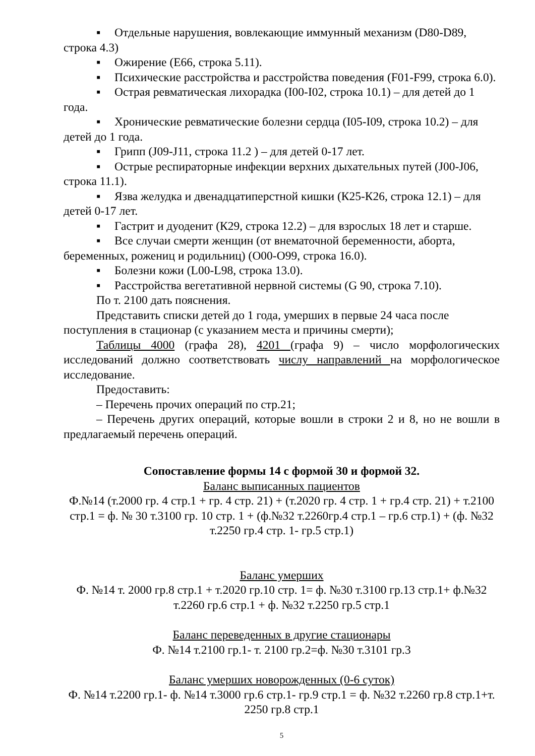▪ Отдельные нарушения, вовлекающие иммунный механизм (D80-D89, строка 4.3)
▪ Ожирение (Е66, строка 5.11).
▪ Психические расстройства и расстройства поведения (F01-F99, строка 6.0).
▪ Острая ревматическая лихорадка (I00-I02, строка 10.1) – для детей до 1 года.
▪ Хронические ревматические болезни сердца (I05-I09, строка 10.2) – для детей до 1 года.
▪ Грипп (J09-J11, строка 11.2 ) – для детей 0-17 лет.
▪ Острые респираторные инфекции верхних дыхательных путей (J00-J06, строка 11.1).
▪ Язва желудка и двенадцатиперстной кишки (К25-К26, строка 12.1) – для детей 0-17 лет.
▪ Гастрит и дуоденит (К29, строка 12.2) – для взрослых 18 лет и старше.
▪ Все случаи смерти женщин (от внематочной беременности, аборта, беременных, рожениц и родильниц) (О00-О99, строка 16.0).
▪ Болезни кожи (L00-L98, строка 13.0).
▪ Расстройства вегетативной нервной системы (G 90, строка 7.10).
По т. 2100 дать пояснения.
Представить списки детей до 1 года, умерших в первые 24 часа после поступления в стационар (с указанием места и причины смерти);
Таблицы 4000 (графа 28), 4201 (графа 9) – число морфологических исследований должно соответствовать числу направлений на морфологическое исследование.
Предоставить:
– Перечень прочих операций по стр.21;
– Перечень других операций, которые вошли в строки 2 и 8, но не вошли в предлагаемый перечень операций.
Сопоставление формы 14 с формой 30 и формой 32.
Баланс выписанных пациентов
Ф.№14 (т.2000 гр. 4 стр.1 + гр. 4 стр. 21) + (т.2020 гр. 4 стр. 1 + гр.4 стр. 21) + т.2100 стр.1 = ф. № 30 т.3100 гр. 10 стр. 1 + (ф.№32 т.2260гр.4 стр.1 – гр.6 стр.1) + (ф. №32 т.2250 гр.4 стр. 1- гр.5 стр.1)
Баланс умерших
Ф. №14 т. 2000 гр.8 стр.1 + т.2020 гр.10 стр. 1= ф. №30 т.3100 гр.13 стр.1+ ф.№32 т.2260 гр.6 стр.1 + ф. №32 т.2250 гр.5 стр.1
Баланс переведенных в другие стационары
Ф. №14 т.2100 гр.1- т. 2100 гр.2=ф. №30 т.3101 гр.3
Баланс умерших новорожденных (0-6 суток)
Ф. №14 т.2200 гр.1- ф. №14 т.3000 гр.6 стр.1- гр.9 стр.1 = ф. №32 т.2260 гр.8 стр.1+т. 2250 гр.8 стр.1
5